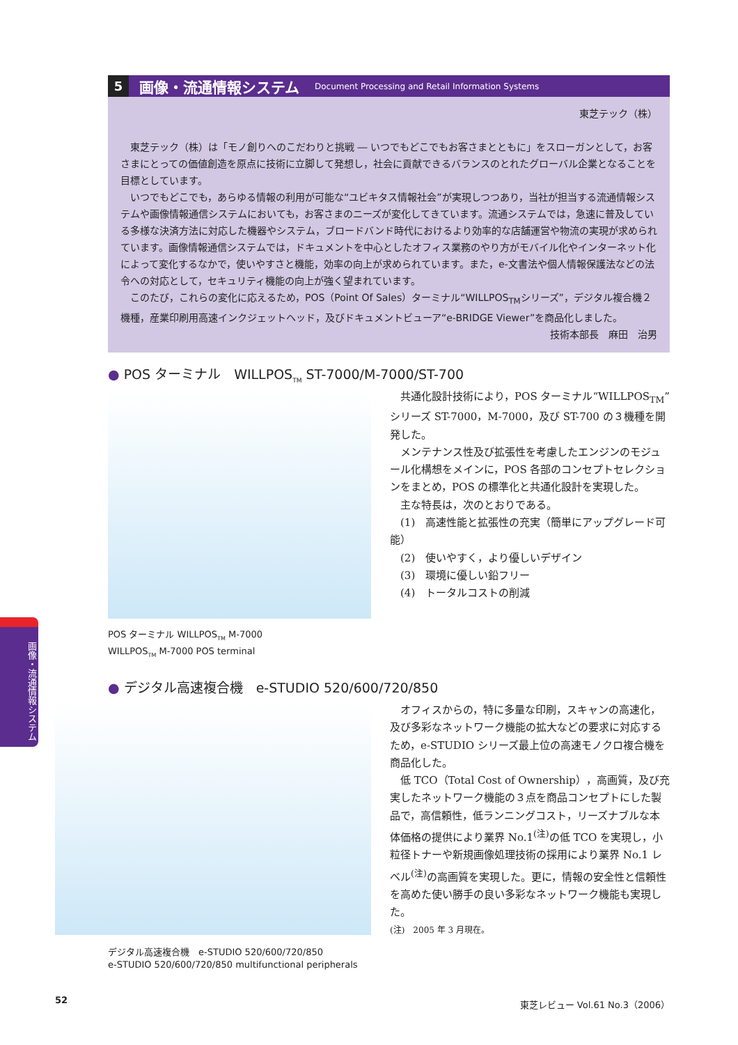5
画像・流通情報システム
Document Processing and Retail Information Systems
東芝テック（株）
東芝テック（株）は「モノ創りへのこだわりと挑戦 ― いつでもどこでもお客さまとともに」をスローガンとして，お客さまにとっての価値創造を原点に技術に立脚して発想し，社会に貢献できるバランスのとれたグローバル企業となることを目標としています。
いつでもどこでも，あらゆる情報の利用が可能な“ユビキタス情報社会”が実現しつつあり，当社が担当する流通情報システムや画像情報通信システムにおいても，お客さまのニーズが変化してきています。流通システムでは，急速に普及している多様な決済方法に対応した機器やシステム，ブロードバンド時代におけるより効率的な店舗運営や物流の実現が求められています。画像情報通信システムでは，ドキュメントを中心としたオフィス業務のやり方がモバイル化やインターネット化によって変化するなかで，使いやすさと機能，効率の向上が求められています。また，e-文書法や個人情報保護法などの法令への対応として，セキュリティ機能の向上が強く望まれています。
このたび，これらの変化に応えるため，POS（Point Of Sales）ターミナル“WILLPOS<sub>TM</sub>シリーズ”，デジタル複合機２機種，産業印刷用高速インクジェットヘッド，及びドキュメントビューア“e-BRIDGE Viewer”を商品化しました。
技術本部長　麻田　治男
● POS ターミナル　WILLPOS<sub>TM</sub> ST-7000/M-7000/ST-700
共通化設計技術により，POS ターミナル“WILLPOS<sub>TM</sub>” シリーズ ST-7000，M-7000，及び ST-700 の３機種を開発した。
メンテナンス性及び拡張性を考慮したエンジンのモジュール化構想をメインに，POS 各部のコンセプトセレクションをまとめ，POS の標準化と共通化設計を実現した。
主な特長は，次のとおりである。
(1)　高速性能と拡張性の充実（簡単にアップグレード可能）
(2)　使いやすく，より優しいデザイン
(3)　環境に優しい鉛フリー
(4)　トータルコストの削減
POS ターミナル WILLPOS<sub>TM</sub> M-7000
WILLPOS<sub>TM</sub> M-7000 POS terminal
画像・流通情報システム
● デジタル高速複合機　e-STUDIO 520/600/720/850
オフィスからの，特に多量な印刷，スキャンの高速化，及び多彩なネットワーク機能の拡大などの要求に対応するため，e-STUDIO シリーズ最上位の高速モノクロ複合機を商品化した。
低 TCO（Total Cost of Ownership），高画質，及び充実したネットワーク機能の３点を商品コンセプトにした製品で，高信頼性，低ランニングコスト，リーズナブルな本体価格の提供により業界 No.1<sup>(注)</sup>の低 TCO を実現し，小粒径トナーや新規画像処理技術の採用により業界 No.1 レベル<sup>(注)</sup>の高画質を実現した。更に，情報の安全性と信頼性を高めた使い勝手の良い多彩なネットワーク機能も実現した。
(注)　2005 年 3 月現在。
デジタル高速複合機　e-STUDIO 520/600/720/850
e-STUDIO 520/600/720/850 multifunctional peripherals
52 東芝レビュー Vol.61 No.3（2006）